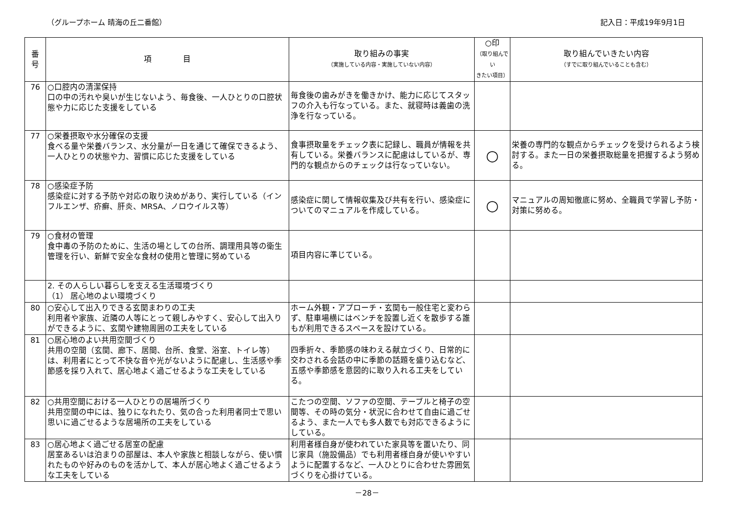（グループホーム 晴海の丘二番館） 記入日：平成19年9月1日
| 番 号 | 項 目 | 取り組みの事実 （実施している内容・実施していない内容） | ○印 （取り組んでい きたい項目） | 取り組んでいきたい内容 （すでに取り組んでいることも含む） |
| --- | --- | --- | --- | --- |
| 76 | ○口腔内の清潔保持 口の中の汚れや臭いが生じないよう、毎食後、一人ひとりの口腔状態や力に応じた支援をしている | 毎食後の歯みがきを働きかけ、能力に応じてスタッフの介入も行なっている。また、就寝時は義歯の洗浄を行なっている。 | | |
| 77 | ○栄養摂取や水分確保の支援 食べる量や栄養バランス、水分量が一日を通じて確保できるよう、一人ひとりの状態や力、習慣に応じた支援をしている | 食事摂取量をチェック表に記録し、職員が情報を共有している。栄養バランスに配慮はしているが、専門的な観点からのチェックは行なっていない。 | ○ | 栄養の専門的な観点からチェックを受けられるよう検討する。また一日の栄養摂取総量を把握するよう努める。 |
| 78 | ○感染症予防 感染症に対する予防や対応の取り決めがあり、実行している（インフルエンザ、疥癬、肝炎、MRSA、ノロウイルス等） | 感染症に関して情報収集及び共有を行い、感染症についてのマニュアルを作成している。 | ○ | マニュアルの周知徹底に努め、全職員で学習し予防・対策に努める。 |
| 79 | ○食材の管理 食中毒の予防のために、生活の場としての台所、調理用具等の衛生管理を行い、新鮮で安全な食材の使用と管理に努めている | 項目内容に準じている。 | | |
| | 2. その人らしい暮らしを支える生活環境づくり （1） 居心地のよい環境づくり | | | |
| 80 | ○安心して出入りできる玄関まわりの工夫 利用者や家族、近隣の人等にとって親しみやすく、安心して出入りができるように、玄関や建物周囲の工夫をしている | ホーム外観・アプローチ・玄関も一般住宅と変わらず、駐車場横にはベンチを設置し近くを散歩する誰もが利用できるスペースを設けている。 | | |
| 81 | ○居心地のよい共用空間づくり 共用の空間（玄関、廊下、居間、台所、食堂、浴室、トイレ等）は、利用者にとって不快な音や光がないように配慮し、生活感や季節感を採り入れて、居心地よく過ごせるような工夫をしている | 四季折々、季節感の味わえる献立づくり、日常的に交わされる会話の中に季節の話題を盛り込むなど、五感や季節感を意図的に取り入れる工夫をしている。 | | |
| 82 | ○共用空間における一人ひとりの居場所づくり 共用空間の中には、独りになれたり、気の合った利用者同士で思い思いに過ごせるような居場所の工夫をしている | こたつの空間、ソファの空間、テーブルと椅子の空間等、その時の気分・状況に合わせて自由に過ごせるよう、また一人でも多人数でも対応できるようにしている。 | | |
| 83 | ○居心地よく過ごせる居室の配慮 居室あるいは泊まりの部屋は、本人や家族と相談しながら、使い慣れたものや好みのものを活かして、本人が居心地よく過ごせるような工夫をしている | 利用者様自身が使われていた家具等を置いたり、同じ家具（施設備品）でも利用者様自身が使いやすいように配置するなど、一人ひとりに合わせた雰囲気づくりを心掛けている。 | | |
－28－